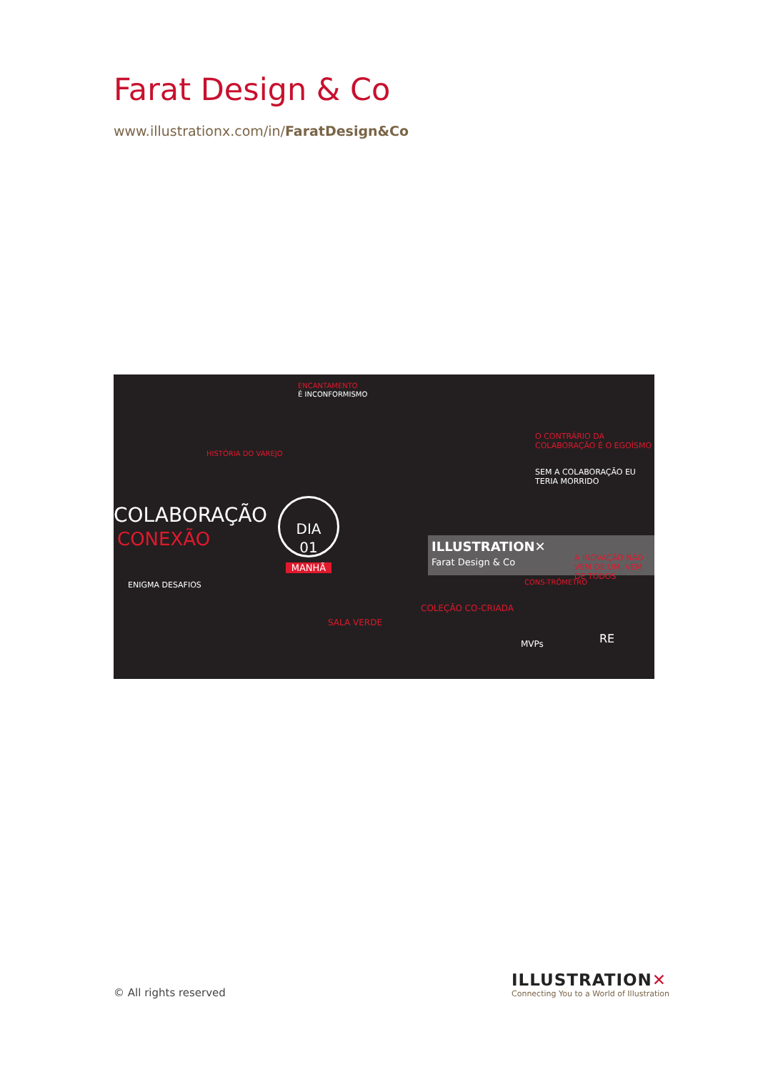Farat Design & Co
www.illustrationx.com/in/FaratDesign&Co
COLABORAÇÃO
CONEXÃO
DIA
01
MANHÃ
ILLUSTRATION✕
Farat Design & Co
ENCANTAMENTO
É INCONFORMISMO
O CONTRÁRIO DA COLABORAÇÃO É O EGOÍSMO
SEM A COLABORAÇÃO EU TERIA MORRIDO
A INOVAÇÃO NÃO VEM DE UM, VEM DE TODOS
SALA VERDE
COLEÇÃO CO-CRIADA
CONS-TRÔMETRO
ENIGMA DESAFIOS
HISTÓRIA DO VAREJO
MVPs RE
© All rights reserved
ILLUSTRATION✕
Connecting You to a World of Illustration